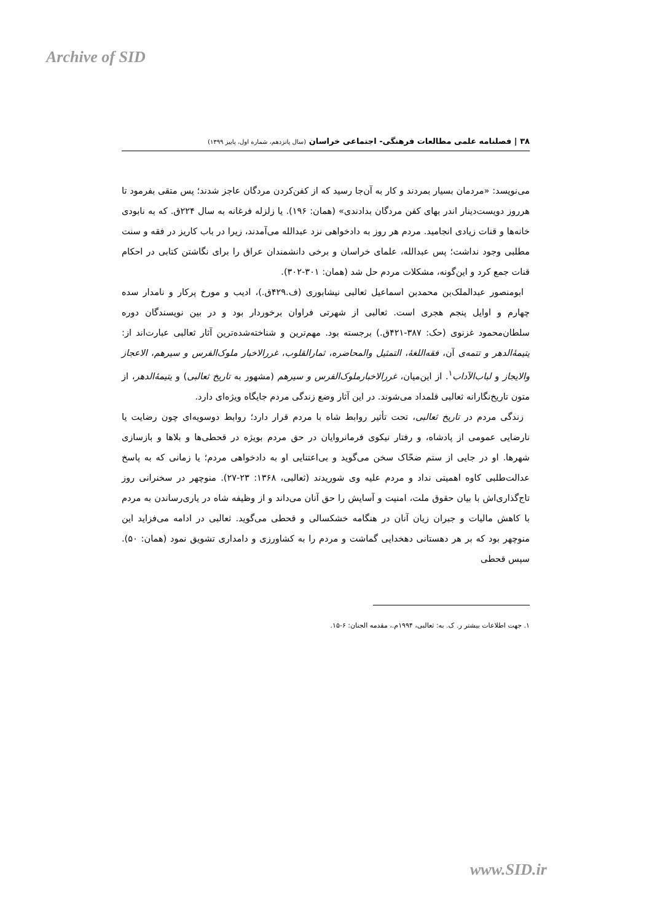Archive of SID
۳۸ | فصلنامه علمی مطالعات فرهنگی- اجتماعی خراسان (سال پانزدهم، شماره اول، پاییز ۱۳۹۹)
می‌نویسد: «مردمان بسیار بمردند و کار به آن‌جا رسید که از کفن‌کردن مردگان عاجز شدند؛ پس متقی بفرمود تا هرروز دویست‌دینار اندر بهای کفن مردگان بدادندی» (همان: ۱۹۶). یا زلزله فرغانه به سال ۲۲۴ق. که به نابودی خانه‌ها و قنات زیادی انجامید. مردم هر روز به دادخواهی نزد عبدالله می‌آمدند، زیرا در باب کاریز در فقه و سنت مطلبی وجود نداشت؛ پس عبدالله، علمای خراسان و برخی دانشمندان عراق را برای نگاشتن کتابی در احکام قنات جمع کرد و این‌گونه، مشکلات مردم حل شد (همان: ۳۰۱-۳۰۲).
ابومنصور عبدالملک‌بن محمدبن اسماعیل ثعالبی نیشابوری (ف.۴۲۹ق.)، ادیب و مورخ پرکار و نامدار سده چهارم و اوایل پنجم هجری است. ثعالبی از شهرتی فراوان برخوردار بود و در بین نویسندگان دوره سلطان‌محمود غزنوی (حک: ۳۸۷-۴۲۱ق.) برجسته بود. مهم‌ترین و شناخته‌شده‌ترین آثار ثعالبی عبارت‌اند از: یتیمۀالدهر و تتمه‌ی آن، فقه‌اللغۀ، التمثیل والمحاضره، ثمارالقلوب، غررالاخبار ملوک‌الفرس و سیرهم، الاعجاز والایجاز و لباب‌الآداب<sup>۱</sup>. از این‌میان، غررالاخبارملوک‌الفرس و سیرهم (مشهور به تاریخ ثعالبی) و یتیمۀالدهر، از متون تاریخ‌نگارانه ثعالبی قلمداد می‌شوند. در این آثار وضع زندگی مردم جایگاه ویژه‌ای دارد.
زندگی مردم در تاریخ ثعالبی، تحت تأثیر روابط شاه با مردم قرار دارد؛ روابط دوسویه‌ای چون رضایت یا نارضایی عمومی از پادشاه، و رفتار نیکوی فرمانروایان در حق مردم بویژه در قحطی‌ها و بلاها و بازسازی شهرها. او در جایی از ستم ضحّاک سخن می‌گوید و بی‌اعتنایی او به دادخواهی مردم؛ یا زمانی که به پاسخ عدالت‌طلبی کاوه اهمیتی نداد و مردم علیه وی شوریدند (ثعالبی، ۱۳۶۸: ۲۳-۲۷). منوچهر در سخنرانی روز تاج‌گذاری‌اش با بیان حقوق ملت، امنیت و آسایش را حق آنان می‌داند و از وظیفه شاه در یاری‌رساندن به مردم با کاهش مالیات و جبران زیان آنان در هنگامه خشکسالی و قحطی می‌گوید. ثعالبی در ادامه می‌فزاید این منوچهر بود که بر هر دهستانی دهخدایی گماشت و مردم را به کشاورزی و دامداری تشویق نمود (همان: ۵۰). سپس قحطی
۱. جهت اطلاعات بیشتر ر. ک. به: ثعالبی، ۱۹۹۴م.، مقدمه الجنان: ۶-۱۵.
www.SID.ir